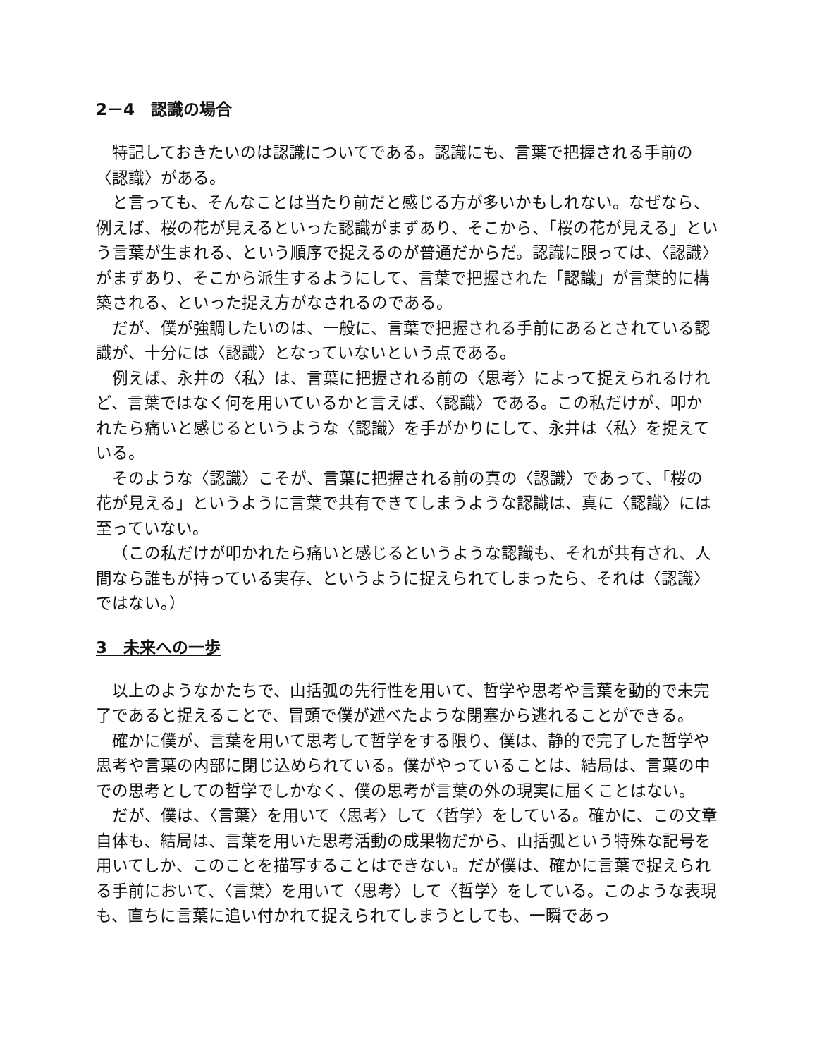2－4　認識の場合
特記しておきたいのは認識についてである。認識にも、言葉で把握される手前の〈認識〉がある。
と言っても、そんなことは当たり前だと感じる方が多いかもしれない。なぜなら、例えば、桜の花が見えるといった認識がまずあり、そこから、「桜の花が見える」という言葉が生まれる、という順序で捉えるのが普通だからだ。認識に限っては、〈認識〉がまずあり、そこから派生するようにして、言葉で把握された「認識」が言葉的に構築される、といった捉え方がなされるのである。
だが、僕が強調したいのは、一般に、言葉で把握される手前にあるとされている認識が、十分には〈認識〉となっていないという点である。
例えば、永井の〈私〉は、言葉に把握される前の〈思考〉によって捉えられるけれど、言葉ではなく何を用いているかと言えば、〈認識〉である。この私だけが、叩かれたら痛いと感じるというような〈認識〉を手がかりにして、永井は〈私〉を捉えている。
そのような〈認識〉こそが、言葉に把握される前の真の〈認識〉であって、「桜の花が見える」というように言葉で共有できてしまうような認識は、真に〈認識〉には至っていない。
（この私だけが叩かれたら痛いと感じるというような認識も、それが共有され、人間なら誰もが持っている実存、というように捉えられてしまったら、それは〈認識〉ではない。）
3　未来への一歩
以上のようなかたちで、山括弧の先行性を用いて、哲学や思考や言葉を動的で未完了であると捉えることで、冒頭で僕が述べたような閉塞から逃れることができる。
確かに僕が、言葉を用いて思考して哲学をする限り、僕は、静的で完了した哲学や思考や言葉の内部に閉じ込められている。僕がやっていることは、結局は、言葉の中での思考としての哲学でしかなく、僕の思考が言葉の外の現実に届くことはない。
だが、僕は、〈言葉〉を用いて〈思考〉して〈哲学〉をしている。確かに、この文章自体も、結局は、言葉を用いた思考活動の成果物だから、山括弧という特殊な記号を用いてしか、このことを描写することはできない。だが僕は、確かに言葉で捉えられる手前において、〈言葉〉を用いて〈思考〉して〈哲学〉をしている。このような表現も、直ちに言葉に追い付かれて捉えられてしまうとしても、一瞬であっ